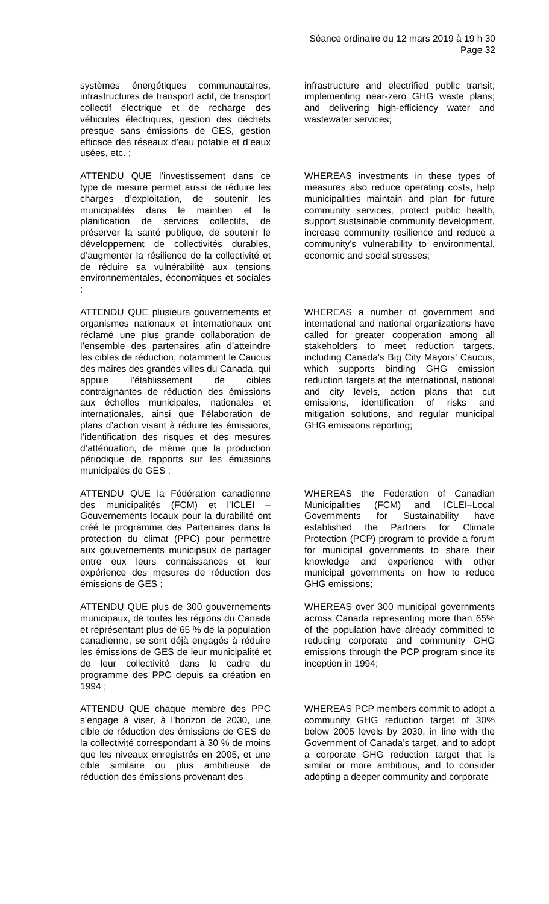Séance ordinaire du 12 mars 2019 à 19 h 30
Page 32
systèmes énergétiques communautaires, infrastructures de transport actif, de transport collectif électrique et de recharge des véhicules électriques, gestion des déchets presque sans émissions de GES, gestion efficace des réseaux d’eau potable et d’eaux usées, etc. ;
infrastructure and electrified public transit; implementing near-zero GHG waste plans; and delivering high-efficiency water and wastewater services;
ATTENDU QUE l’investissement dans ce type de mesure permet aussi de réduire les charges d’exploitation, de soutenir les municipalités dans le maintien et la planification de services collectifs, de préserver la santé publique, de soutenir le développement de collectivités durables, d’augmenter la résilience de la collectivité et de réduire sa vulnérabilité aux tensions environnementales, économiques et sociales ;
WHEREAS investments in these types of measures also reduce operating costs, help municipalities maintain and plan for future community services, protect public health, support sustainable community development, increase community resilience and reduce a community's vulnerability to environmental, economic and social stresses;
ATTENDU QUE plusieurs gouvernements et organismes nationaux et internationaux ont réclamé une plus grande collaboration de l’ensemble des partenaires afin d’atteindre les cibles de réduction, notamment le Caucus des maires des grandes villes du Canada, qui appuie l’établissement de cibles contraignantes de réduction des émissions aux échelles municipales, nationales et internationales, ainsi que l’élaboration de plans d’action visant à réduire les émissions, l’identification des risques et des mesures d’atténuation, de même que la production périodique de rapports sur les émissions municipales de GES ;
WHEREAS a number of government and international and national organizations have called for greater cooperation among all stakeholders to meet reduction targets, including Canada's Big City Mayors' Caucus, which supports binding GHG emission reduction targets at the international, national and city levels, action plans that cut emissions, identification of risks and mitigation solutions, and regular municipal GHG emissions reporting;
ATTENDU QUE la Fédération canadienne des municipalités (FCM) et l’ICLEI – Gouvernements locaux pour la durabilité ont créé le programme des Partenaires dans la protection du climat (PPC) pour permettre aux gouvernements municipaux de partager entre eux leurs connaissances et leur expérience des mesures de réduction des émissions de GES ;
WHEREAS the Federation of Canadian Municipalities (FCM) and ICLEI–Local Governments for Sustainability have established the Partners for Climate Protection (PCP) program to provide a forum for municipal governments to share their knowledge and experience with other municipal governments on how to reduce GHG emissions;
ATTENDU QUE plus de 300 gouvernements municipaux, de toutes les régions du Canada et représentant plus de 65 % de la population canadienne, se sont déjà engagés à réduire les émissions de GES de leur municipalité et de leur collectivité dans le cadre du programme des PPC depuis sa création en 1994 ;
WHEREAS over 300 municipal governments across Canada representing more than 65% of the population have already committed to reducing corporate and community GHG emissions through the PCP program since its inception in 1994;
ATTENDU QUE chaque membre des PPC s’engage à viser, à l’horizon de 2030, une cible de réduction des émissions de GES de la collectivité correspondant à 30 % de moins que les niveaux enregistrés en 2005, et une cible similaire ou plus ambitieuse de réduction des émissions provenant des
WHEREAS PCP members commit to adopt a community GHG reduction target of 30% below 2005 levels by 2030, in line with the Government of Canada’s target, and to adopt a corporate GHG reduction target that is similar or more ambitious, and to consider adopting a deeper community and corporate